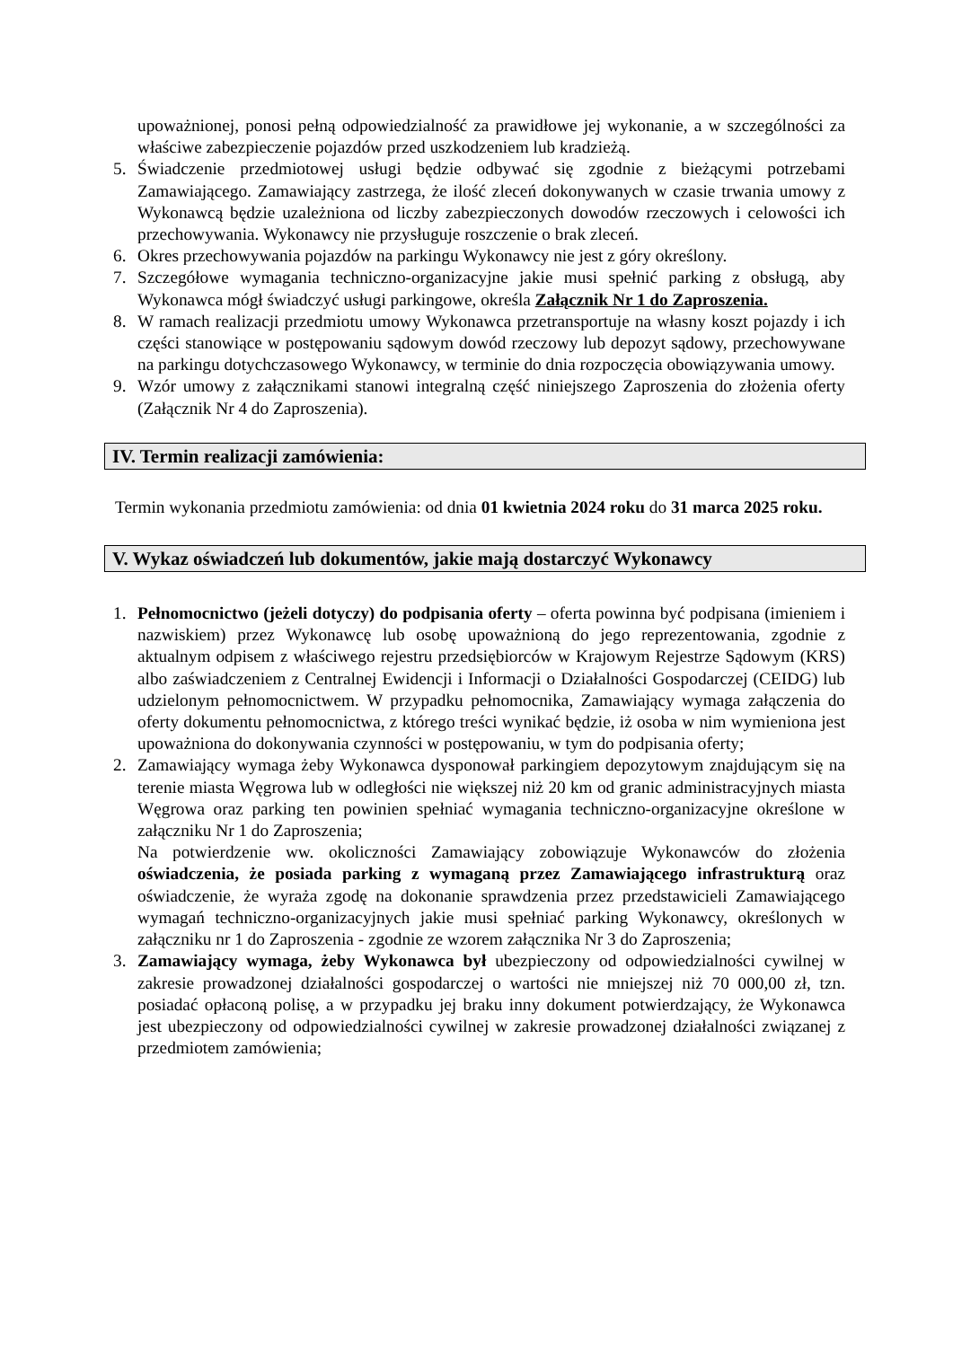upoważnionej, ponosi pełną odpowiedzialność za prawidłowe jej wykonanie, a w szczególności za właściwe zabezpieczenie pojazdów przed uszkodzeniem lub kradzieżą.
5. Świadczenie przedmiotowej usługi będzie odbywać się zgodnie z bieżącymi potrzebami Zamawiającego. Zamawiający zastrzega, że ilość zleceń dokonywanych w czasie trwania umowy z Wykonawcą będzie uzależniona od liczby zabezpieczonych dowodów rzeczowych i celowości ich przechowywania. Wykonawcy nie przysługuje roszczenie o brak zleceń.
6. Okres przechowywania pojazdów na parkingu Wykonawcy nie jest z góry określony.
7. Szczegółowe wymagania techniczno-organizacyjne jakie musi spełnić parking z obsługą, aby Wykonawca mógł świadczyć usługi parkingowe, określa Załącznik Nr 1 do Zaproszenia.
8. W ramach realizacji przedmiotu umowy Wykonawca przetransportuje na własny koszt pojazdy i ich części stanowiące w postępowaniu sądowym dowód rzeczowy lub depozyt sądowy, przechowywane na parkingu dotychczasowego Wykonawcy, w terminie do dnia rozpoczęcia obowiązywania umowy.
9. Wzór umowy z załącznikami stanowi integralną część niniejszego Zaproszenia do złożenia oferty (Załącznik Nr 4 do Zaproszenia).
IV. Termin realizacji zamówienia:
Termin wykonania przedmiotu zamówienia: od dnia 01 kwietnia 2024 roku do 31 marca 2025 roku.
V. Wykaz oświadczeń lub dokumentów, jakie mają dostarczyć Wykonawcy
1. Pełnomocnictwo (jeżeli dotyczy) do podpisania oferty – oferta powinna być podpisana (imieniem i nazwiskiem) przez Wykonawcę lub osobę upoważnioną do jego reprezentowania, zgodnie z aktualnym odpisem z właściwego rejestru przedsiębiorców w Krajowym Rejestrze Sądowym (KRS) albo zaświadczeniem z Centralnej Ewidencji i Informacji o Działalności Gospodarczej (CEIDG) lub udzielonym pełnomocnictwem. W przypadku pełnomocnika, Zamawiający wymaga załączenia do oferty dokumentu pełnomocnictwa, z którego treści wynikać będzie, iż osoba w nim wymieniona jest upoważniona do dokonywania czynności w postępowaniu, w tym do podpisania oferty;
2. Zamawiający wymaga żeby Wykonawca dysponował parkingiem depozytowym znajdującym się na terenie miasta Węgrowa lub w odległości nie większej niż 20 km od granic administracyjnych miasta Węgrowa oraz parking ten powinien spełniać wymagania techniczno-organizacyjne określone w załączniku Nr 1 do Zaproszenia;
Na potwierdzenie ww. okoliczności Zamawiający zobowiązuje Wykonawców do złożenia oświadczenia, że posiada parking z wymaganą przez Zamawiającego infrastrukturą oraz oświadczenie, że wyraża zgodę na dokonanie sprawdzenia przez przedstawicieli Zamawiającego wymagań techniczno-organizacyjnych jakie musi spełniać parking Wykonawcy, określonych w załączniku nr 1 do Zaproszenia - zgodnie ze wzorem załącznika Nr 3 do Zaproszenia;
3. Zamawiający wymaga, żeby Wykonawca był ubezpieczony od odpowiedzialności cywilnej w zakresie prowadzonej działalności gospodarczej o wartości nie mniejszej niż 70 000,00 zł, tzn. posiadać opłaconą polisę, a w przypadku jej braku inny dokument potwierdzający, że Wykonawca jest ubezpieczony od odpowiedzialności cywilnej w zakresie prowadzonej działalności związanej z przedmiotem zamówienia;